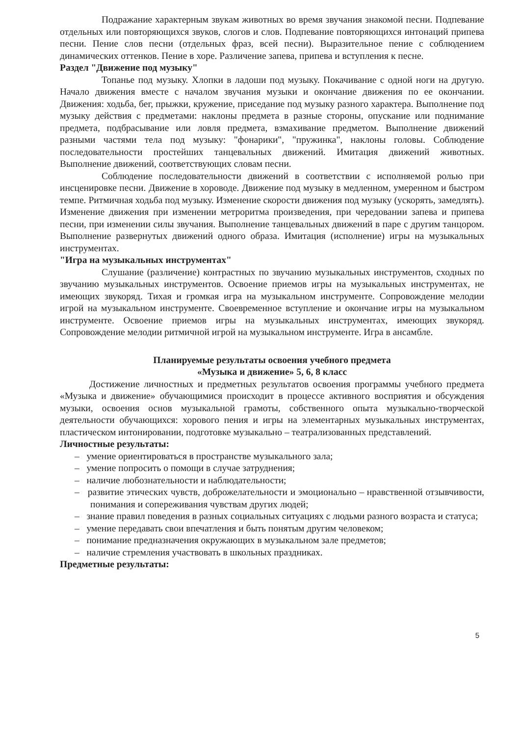Подражание характерным звукам животных во время звучания знакомой песни. Подпевание отдельных или повторяющихся звуков, слогов и слов. Подпевание повторяющихся интонаций припева песни. Пение слов песни (отдельных фраз, всей песни). Выразительное пение с соблюдением динамических оттенков. Пение в хоре. Различение запева, припева и вступления к песне.
Раздел "Движение под музыку"
Топанье под музыку. Хлопки в ладоши под музыку. Покачивание с одной ноги на другую. Начало движения вместе с началом звучания музыки и окончание движения по ее окончании. Движения: ходьба, бег, прыжки, кружение, приседание под музыку разного характера. Выполнение под музыку действия с предметами: наклоны предмета в разные стороны, опускание или поднимание предмета, подбрасывание или ловля предмета, взмахивание предметом. Выполнение движений разными частями тела под музыку: "фонарики", "пружинка", наклоны головы. Соблюдение последовательности простейших танцевальных движений. Имитация движений животных. Выполнение движений, соответствующих словам песни.
Соблюдение последовательности движений в соответствии с исполняемой ролью при инсценировке песни. Движение в хороводе. Движение под музыку в медленном, умеренном и быстром темпе. Ритмичная ходьба под музыку. Изменение скорости движения под музыку (ускорять, замедлять). Изменение движения при изменении метроритма произведения, при чередовании запева и припева песни, при изменении силы звучания. Выполнение танцевальных движений в паре с другим танцором. Выполнение развернутых движений одного образа. Имитация (исполнение) игры на музыкальных инструментах.
"Игра на музыкальных инструментах"
Слушание (различение) контрастных по звучанию музыкальных инструментов, сходных по звучанию музыкальных инструментов. Освоение приемов игры на музыкальных инструментах, не имеющих звукоряд. Тихая и громкая игра на музыкальном инструменте. Сопровождение мелодии игрой на музыкальном инструменте. Своевременное вступление и окончание игры на музыкальном инструменте. Освоение приемов игры на музыкальных инструментах, имеющих звукоряд. Сопровождение мелодии ритмичной игрой на музыкальном инструменте. Игра в ансамбле.
Планируемые результаты освоения учебного предмета
«Музыка и движение» 5, 6, 8 класс
Достижение личностных и предметных результатов освоения программы учебного предмета «Музыка и движение» обучающимися происходит в процессе активного восприятия и обсуждения музыки, освоения основ музыкальной грамоты, собственного опыта музыкально-творческой деятельности обучающихся: хорового пения и игры на элементарных музыкальных инструментах, пластическом интонировании, подготовке музыкально – театрализованных представлений.
Личностные результаты:
– умение ориентироваться в пространстве музыкального зала;
– умение попросить о помощи в случае затруднения;
– наличие любознательности и наблюдательности;
– развитие этических чувств, доброжелательности и эмоционально – нравственной отзывчивости, понимания и сопереживания чувствам других людей;
– знание правил поведения в разных социальных ситуациях с людьми разного возраста и статуса;
– умение передавать свои впечатления и быть понятым другим человеком;
– понимание предназначения окружающих в музыкальном зале предметов;
– наличие стремления участвовать в школьных праздниках.
Предметные результаты:
5